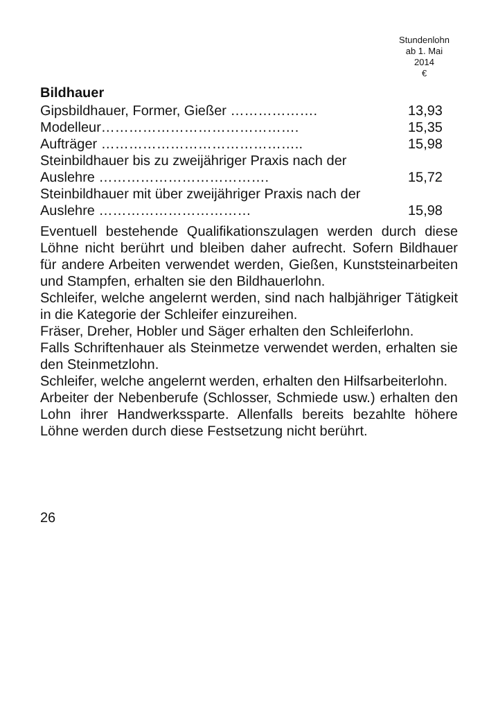Stundenlohn
ab 1. Mai
2014
€
Bildhauer
| Gipsbildhauer, Former, Gießer ………………. | 13,93 |
| Modelleur……………………………………. | 15,35 |
| Aufträger …………………………………….. | 15,98 |
| Steinbildhauer bis zu zweijähriger Praxis nach der Auslehre ………………………………. | 15,72 |
| Steinbildhauer mit über zweijähriger Praxis nach der Auslehre …………………………… | 15,98 |
Eventuell bestehende Qualifikationszulagen werden durch diese Löhne nicht berührt und bleiben daher aufrecht. Sofern Bildhauer für andere Arbeiten verwendet werden, Gießen, Kunststeinarbeiten und Stampfen, erhalten sie den Bildhauerlohn.
Schleifer, welche angelernt werden, sind nach halbjähriger Tätigkeit in die Kategorie der Schleifer einzureihen.
Fräser, Dreher, Hobler und Säger erhalten den Schleiferlohn.
Falls Schriftenhauer als Steinmetze verwendet werden, erhalten sie den Steinmetzlohn.
Schleifer, welche angelernt werden, erhalten den Hilfsarbeiterlohn.
Arbeiter der Nebenberufe (Schlosser, Schmiede usw.) erhalten den Lohn ihrer Handwerkssparte. Allenfalls bereits bezahlte höhere Löhne werden durch diese Festsetzung nicht berührt.
26